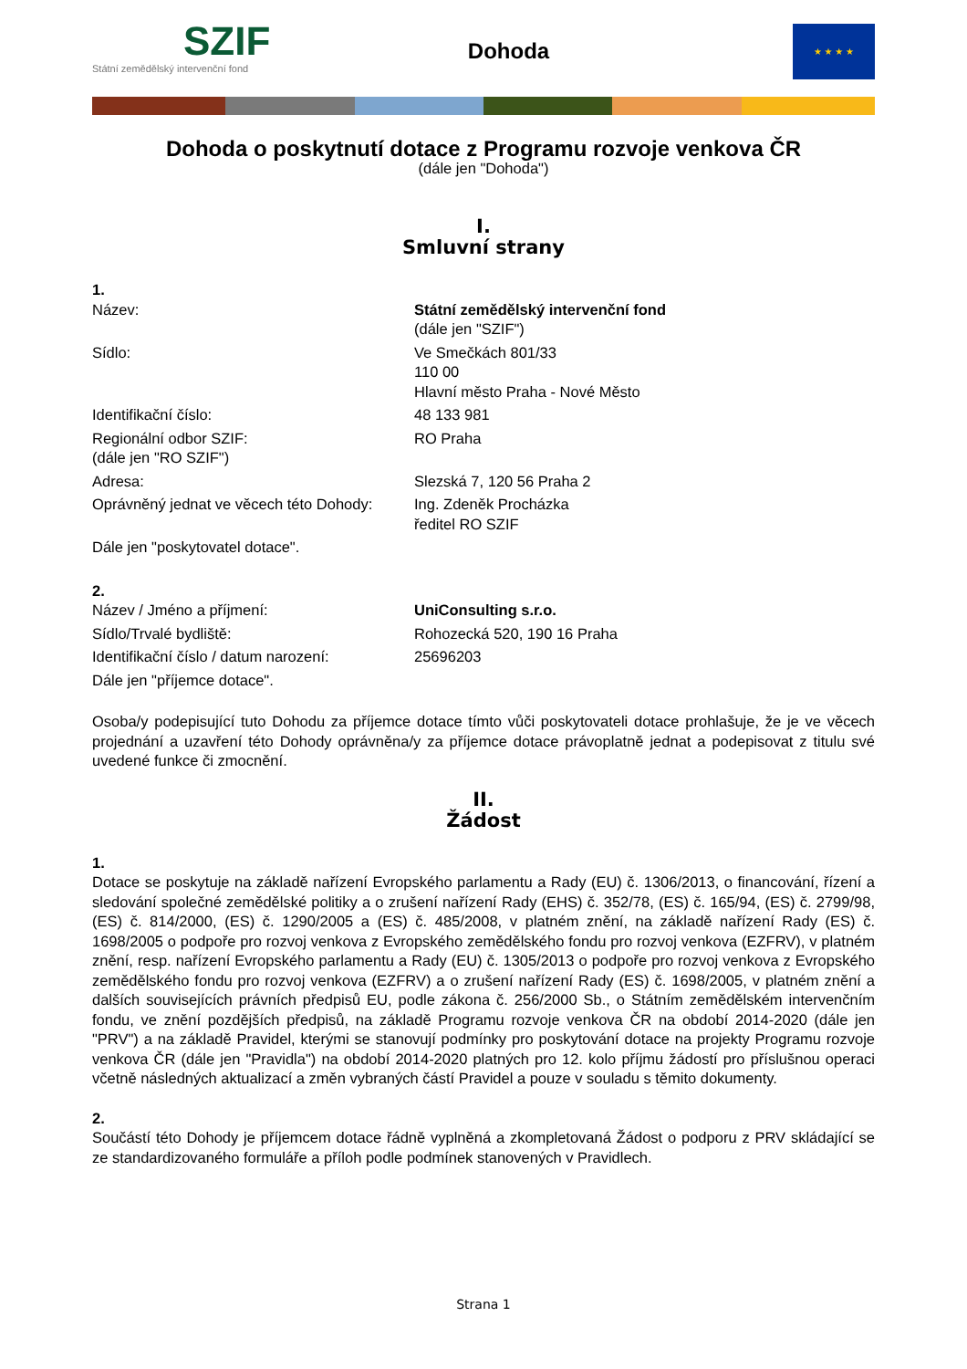SZIF
Státní zemědělský intervenční fond
Dohoda
★ ★ ★ ★
Dohoda o poskytnutí dotace z Programu rozvoje venkova ČR
(dále jen "Dohoda")
I.
Smluvní strany
1.
Název: Státní zemědělský intervenční fond
(dále jen "SZIF")
Sídlo: Ve Smečkách 801/33
110 00
Hlavní město Praha - Nové Město
Identifikační číslo: 48 133 981
Regionální odbor SZIF:
(dále jen "RO SZIF")
RO Praha
Adresa: Slezská 7, 120 56 Praha 2
Oprávněný jednat ve věcech této Dohody:
Ing. Zdeněk Procházka
ředitel RO SZIF
Dále jen "poskytovatel dotace".
2.
Název / Jméno a příjmení: UniConsulting s.r.o.
Sídlo/Trvalé bydliště: Rohozecká 520, 190 16 Praha
Identifikační číslo / datum narození:
25696203
Dále jen "příjemce dotace".
Osoba/y podepisující tuto Dohodu za příjemce dotace tímto vůči poskytovateli dotace prohlašuje, že je ve věcech projednání a uzavření této Dohody oprávněna/y za příjemce dotace právoplatně jednat a podepisovat z titulu své uvedené funkce či zmocnění.
II.
Žádost
1.
Dotace se poskytuje na základě nařízení Evropského parlamentu a Rady (EU) č. 1306/2013, o financování, řízení a sledování společné zemědělské politiky a o zrušení nařízení Rady (EHS) č. 352/78, (ES) č. 165/94, (ES) č. 2799/98, (ES) č. 814/2000, (ES) č. 1290/2005 a (ES) č. 485/2008, v platném znění, na základě nařízení Rady (ES) č. 1698/2005 o podpoře pro rozvoj venkova z Evropského zemědělského fondu pro rozvoj venkova (EZFRV), v platném znění, resp. nařízení Evropského parlamentu a Rady (EU) č. 1305/2013 o podpoře pro rozvoj venkova z Evropského zemědělského fondu pro rozvoj venkova (EZFRV) a o zrušení nařízení Rady (ES) č. 1698/2005, v platném znění a dalších souvisejících právních předpisů EU, podle zákona č. 256/2000 Sb., o Státním zemědělském intervenčním fondu, ve znění pozdějších předpisů, na základě Programu rozvoje venkova ČR na období 2014-2020 (dále jen "PRV") a na základě Pravidel, kterými se stanovují podmínky pro poskytování dotace na projekty Programu rozvoje venkova ČR (dále jen "Pravidla") na období 2014-2020 platných pro 12. kolo příjmu žádostí pro příslušnou operaci včetně následných aktualizací a změn vybraných částí Pravidel a pouze v souladu s těmito dokumenty.
2.
Součástí této Dohody je příjemcem dotace řádně vyplněná a zkompletovaná Žádost o podporu z PRV skládající se ze standardizovaného formuláře a příloh podle podmínek stanovených v Pravidlech.
Strana 1